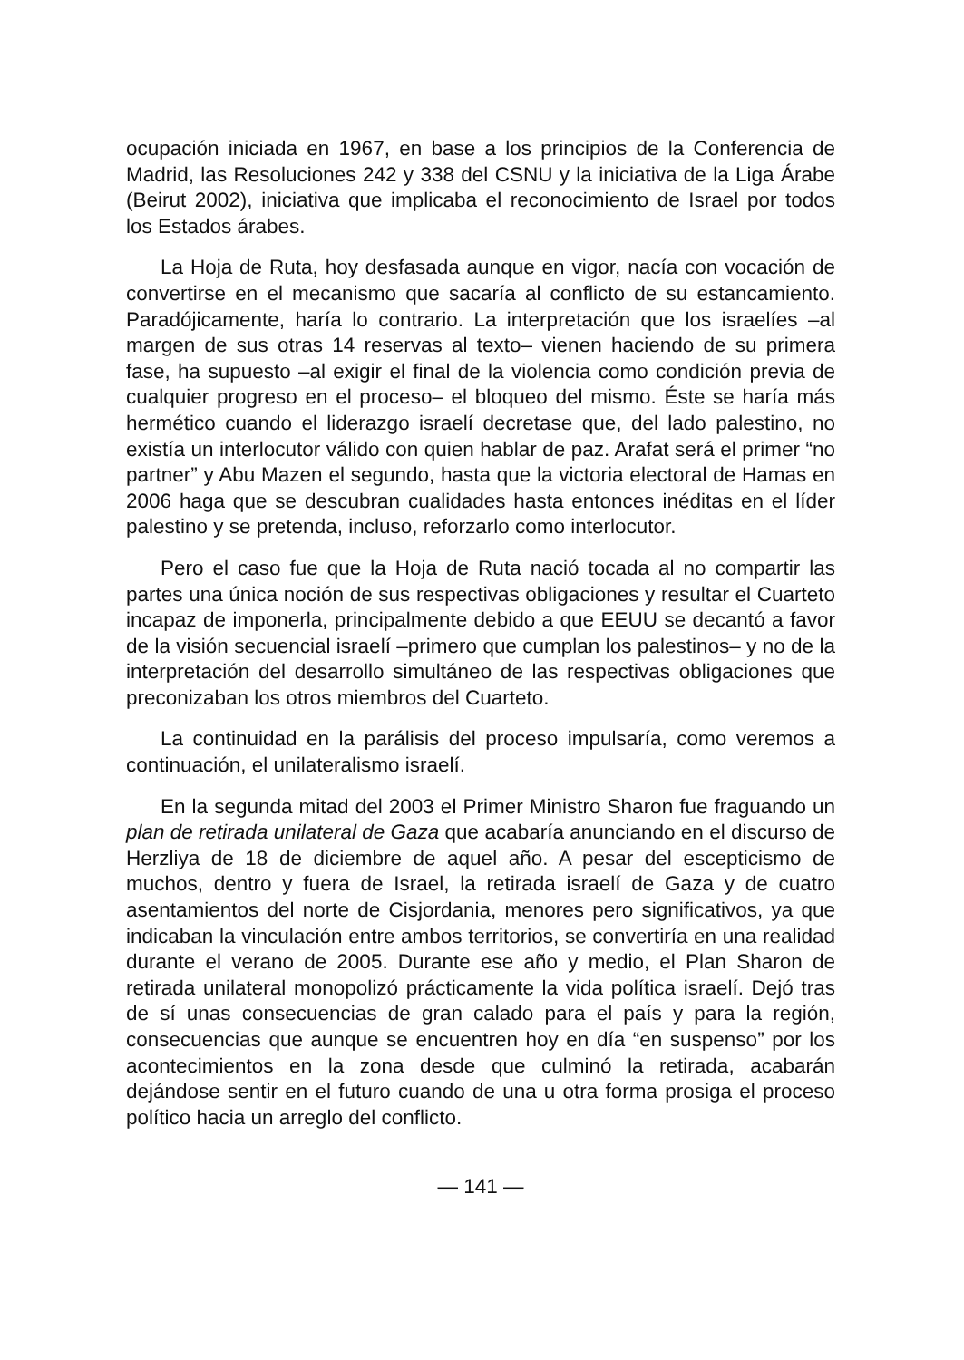ocupación iniciada en 1967, en base a los principios de la Conferencia de Madrid, las Resoluciones 242 y 338 del CSNU y la iniciativa de la Liga Árabe (Beirut 2002), iniciativa que implicaba el reconocimiento de Israel por todos los Estados árabes.
La Hoja de Ruta, hoy desfasada aunque en vigor, nacía con vocación de convertirse en el mecanismo que sacaría al conflicto de su estancamiento. Paradójicamente, haría lo contrario. La interpretación que los israelíes –al margen de sus otras 14 reservas al texto– vienen haciendo de su primera fase, ha supuesto –al exigir el final de la violencia como condición previa de cualquier progreso en el proceso– el bloqueo del mismo. Éste se haría más hermético cuando el liderazgo israelí decretase que, del lado palestino, no existía un interlocutor válido con quien hablar de paz. Arafat será el primer “no partner” y Abu Mazen el segundo, hasta que la victoria electoral de Hamas en 2006 haga que se descubran cualidades hasta entonces inéditas en el líder palestino y se pretenda, incluso, reforzarlo como interlocutor.
Pero el caso fue que la Hoja de Ruta nació tocada al no compartir las partes una única noción de sus respectivas obligaciones y resultar el Cuarteto incapaz de imponerla, principalmente debido a que EEUU se decantó a favor de la visión secuencial israelí –primero que cumplan los palestinos– y no de la interpretación del desarrollo simultáneo de las respectivas obligaciones que preconizaban los otros miembros del Cuarteto.
La continuidad en la parálisis del proceso impulsaría, como veremos a continuación, el unilateralismo israelí.
En la segunda mitad del 2003 el Primer Ministro Sharon fue fraguando un plan de retirada unilateral de Gaza que acabaría anunciando en el discurso de Herzliya de 18 de diciembre de aquel año. A pesar del escepticismo de muchos, dentro y fuera de Israel, la retirada israelí de Gaza y de cuatro asentamientos del norte de Cisjordania, menores pero significativos, ya que indicaban la vinculación entre ambos territorios, se convertiría en una realidad durante el verano de 2005. Durante ese año y medio, el Plan Sharon de retirada unilateral monopolizó prácticamente la vida política israelí. Dejó tras de sí unas consecuencias de gran calado para el país y para la región, consecuencias que aunque se encuentren hoy en día “en suspenso” por los acontecimientos en la zona desde que culminó la retirada, acabarán dejándose sentir en el futuro cuando de una u otra forma prosiga el proceso político hacia un arreglo del conflicto.
— 141 —